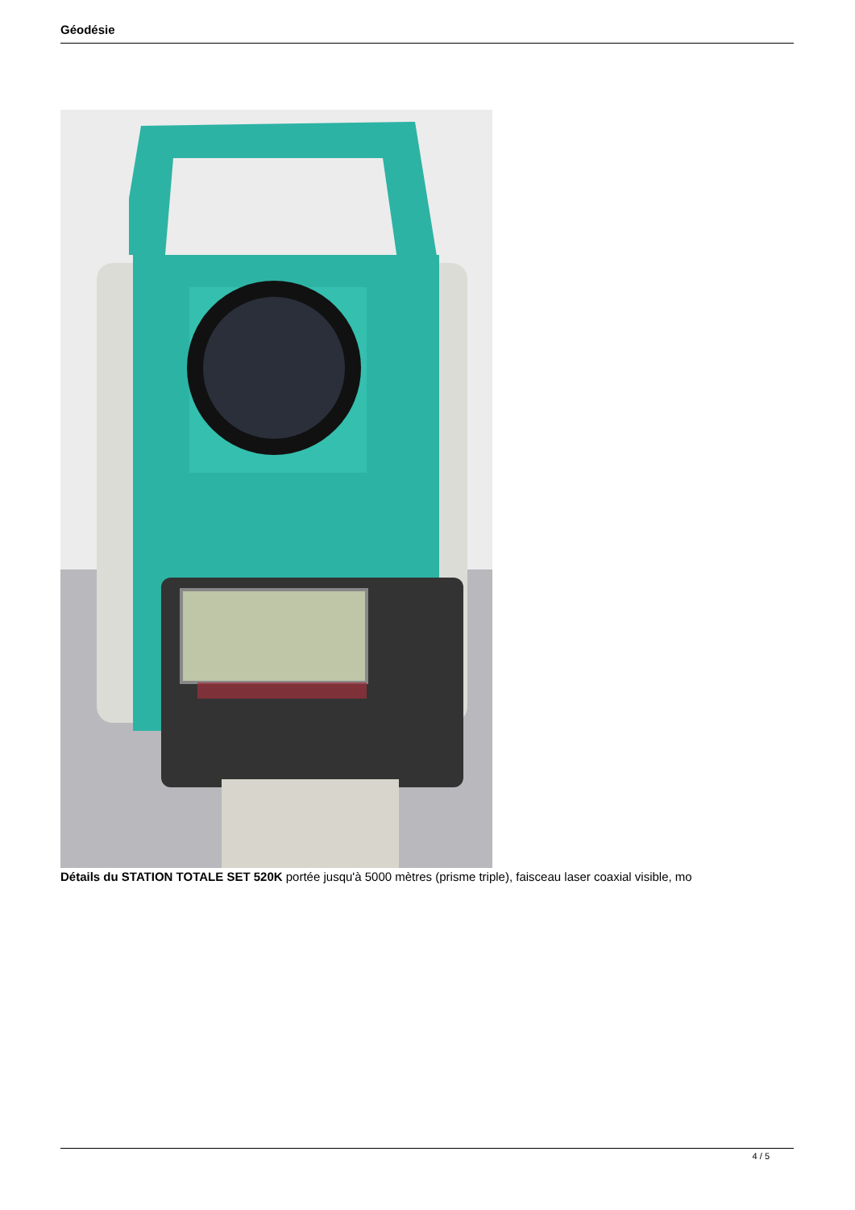Géodésie
Détails du STATION TOTALE SET 520K portée jusqu'à 5000 mètres (prisme triple), faisceau laser coaxial visible, mo
4 / 5